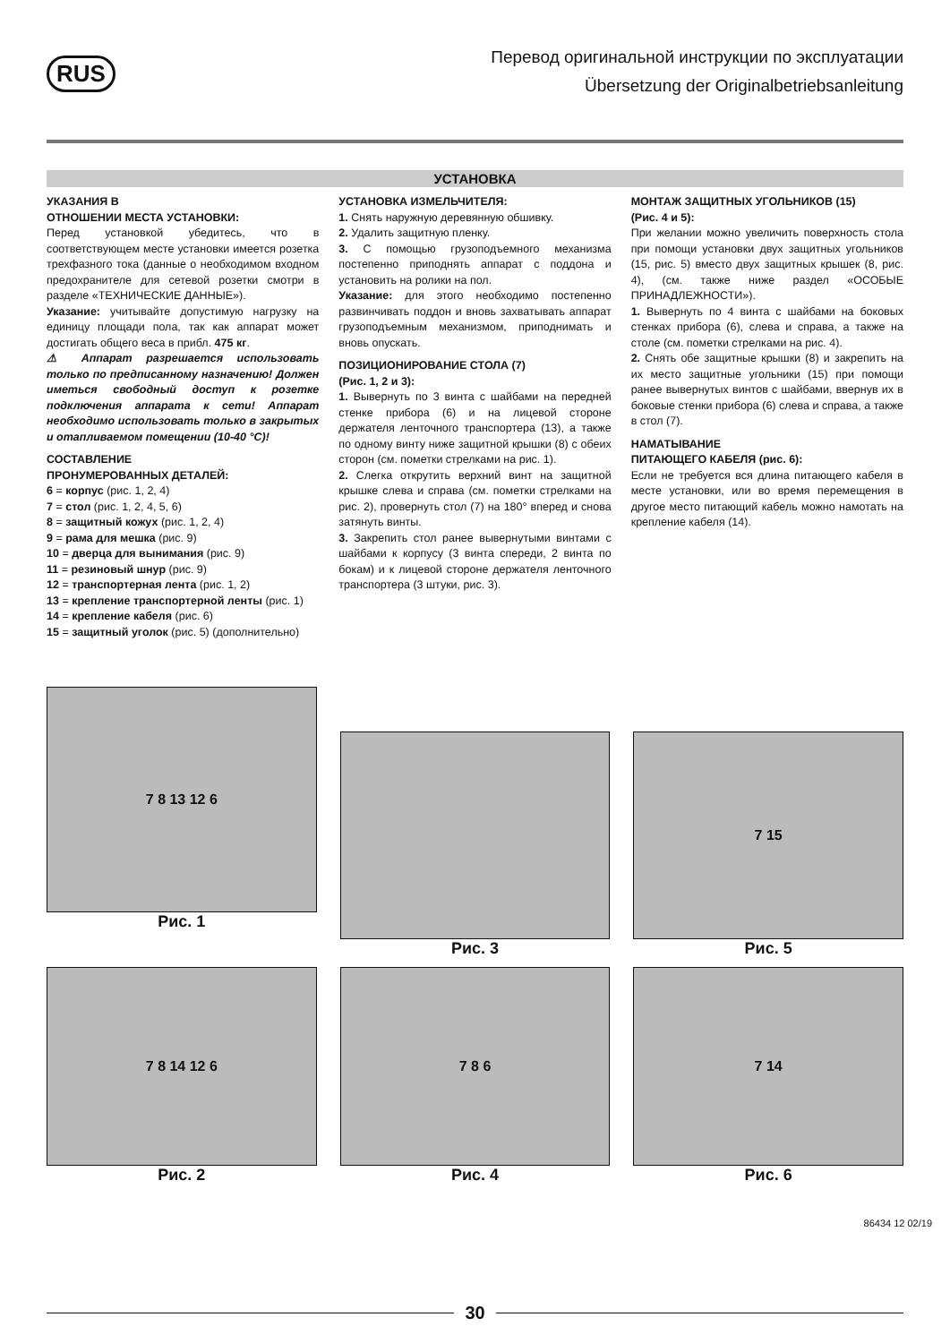RUS
Перевод оригинальной инструкции по эксплуатации
Übersetzung der Originalbetriebsanleitung
УСТАНОВКА
УКАЗАНИЯ В
ОТНОШЕНИИ МЕСТА УСТАНОВКИ:
Перед установкой убедитесь, что в соответствующем месте установки имеется розетка трехфазного тока (данные о необходимом входном предохранителе для сетевой розетки смотри в разделе «ТЕХНИЧЕСКИЕ ДАННЫЕ»).
Указание: учитывайте допустимую нагрузку на единицу площади пола, так как аппарат может достигать общего веса в прибл. 475 кг.
⚠ Аппарат разрешается использовать только по предписанному назначению! Должен иметься свободный доступ к розетке подключения аппарата к сети! Аппарат необходимо использовать только в закрытых и отапливаемом помещении (10-40 °C)!
СОСТАВЛЕНИЕ
ПРОНУМЕРОВАННЫХ ДЕТАЛЕЙ:
6 = корпус (рис. 1, 2, 4)
7 = стол (рис. 1, 2, 4, 5, 6)
8 = защитный кожух (рис. 1, 2, 4)
9 = рама для мешка (рис. 9)
10 = дверца для вынимания (рис. 9)
11 = резиновый шнур (рис. 9)
12 = транспортерная лента (рис. 1, 2)
13 = крепление транспортерной ленты (рис. 1)
14 = крепление кабеля (рис. 6)
15 = защитный уголок (рис. 5) (дополнительно)
УСТАНОВКА ИЗМЕЛЬЧИТЕЛЯ:
1. Снять наружную деревянную обшивку.
2. Удалить защитную пленку.
3. С помощью грузоподъемного механизма постепенно приподнять аппарат с поддона и установить на ролики на пол.
Указание: для этого необходимо постепенно развинчивать поддон и вновь захватывать аппарат грузоподъемным механизмом, приподнимать и вновь опускать.
ПОЗИЦИОНИРОВАНИЕ СТОЛА (7)
(Рис. 1, 2 и 3):
1. Вывернуть по 3 винта с шайбами на передней стенке прибора (6) и на лицевой стороне держателя ленточного транспортера (13), а также по одному винту ниже защитной крышки (8) с обеих сторон (см. пометки стрелками на рис. 1).
2. Слегка открутить верхний винт на защитной крышке слева и справа (см. пометки стрелками на рис. 2), провернуть стол (7) на 180° вперед и снова затянуть винты.
3. Закрепить стол ранее вывернутыми винтами с шайбами к корпусу (3 винта спереди, 2 винта по бокам) и к лицевой стороне держателя ленточного транспортера (3 штуки, рис. 3).
МОНТАЖ ЗАЩИТНЫХ УГОЛЬНИКОВ (15)
(Рис. 4 и 5):
При желании можно увеличить поверхность стола при помощи установки двух защитных угольников (15, рис. 5) вместо двух защитных крышек (8, рис. 4), (см. также ниже раздел «ОСОБЫЕ ПРИНАДЛЕЖНОСТИ»).
1. Вывернуть по 4 винта с шайбами на боковых стенках прибора (6), слева и справа, а также на столе (см. пометки стрелками на рис. 4).
2. Снять обе защитные крышки (8) и закрепить на их место защитные угольники (15) при помощи ранее вывернутых винтов с шайбами, ввернув их в боковые стенки прибора (6) слева и справа, а также в стол (7).
НАМАТЫВАНИЕ
ПИТАЮЩЕГО КАБЕЛЯ (рис. 6):
Если не требуется вся длина питающего кабеля в месте установки, или во время перемещения в другое место питающий кабель можно намотать на крепление кабеля (14).
7 8 13 12 6
Рис. 1
Рис. 3
7 15
Рис. 5
7 8 14 12 6
Рис. 2
7 8 6
Рис. 4
7 14
Рис. 6
86434 12 02/19
30